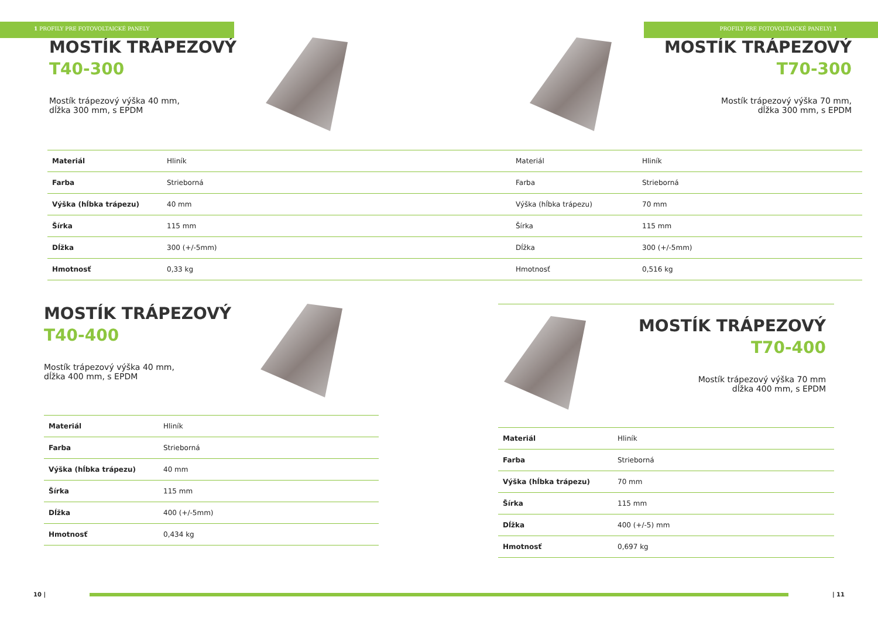1 PROFILY PRE FOTOVOLTAICKÉ PANELY PROFILY PRE FOTOVOLTAICKÉ PANELY| 1
MOSTÍK TRÁPEZOVÝ
T40-300
Mostík trápezový výška 40 mm,
dĺžka 300 mm, s EPDM
MOSTÍK TRÁPEZOVÝ
T70-300
Mostík trápezový výška 70 mm,
dĺžka 300 mm, s EPDM
| Materiál | Hliník | Materiál | Hliník |
| Farba | Strieborná | Farba | Strieborná |
| Výška (hĺbka trápezu) | 40 mm | Výška (hĺbka trápezu) | 70 mm |
| Šírka | 115 mm | Šírka | 115 mm |
| Dĺžka | 300 (+/-5mm) | Dĺžka | 300 (+/-5mm) |
| Hmotnosť | 0,33 kg | Hmotnosť | 0,516 kg |
MOSTÍK TRÁPEZOVÝ
T40-400
Mostík trápezový výška 40 mm,
dĺžka 400 mm, s EPDM
| Materiál | Hliník |
| Farba | Strieborná |
| Výška (hĺbka trápezu) | 40 mm |
| Šírka | 115 mm |
| Dĺžka | 400 (+/-5mm) |
| Hmotnosť | 0,434 kg |
MOSTÍK TRÁPEZOVÝ
T70-400
Mostík trápezový výška 70 mm
dĺžka 400 mm, s EPDM
| Materiál | Hliník |
| Farba | Strieborná |
| Výška (hĺbka trápezu) | 70 mm |
| Šírka | 115 mm |
| Dĺžka | 400 (+/-5) mm |
| Hmotnosť | 0,697 kg |
10 | | 11